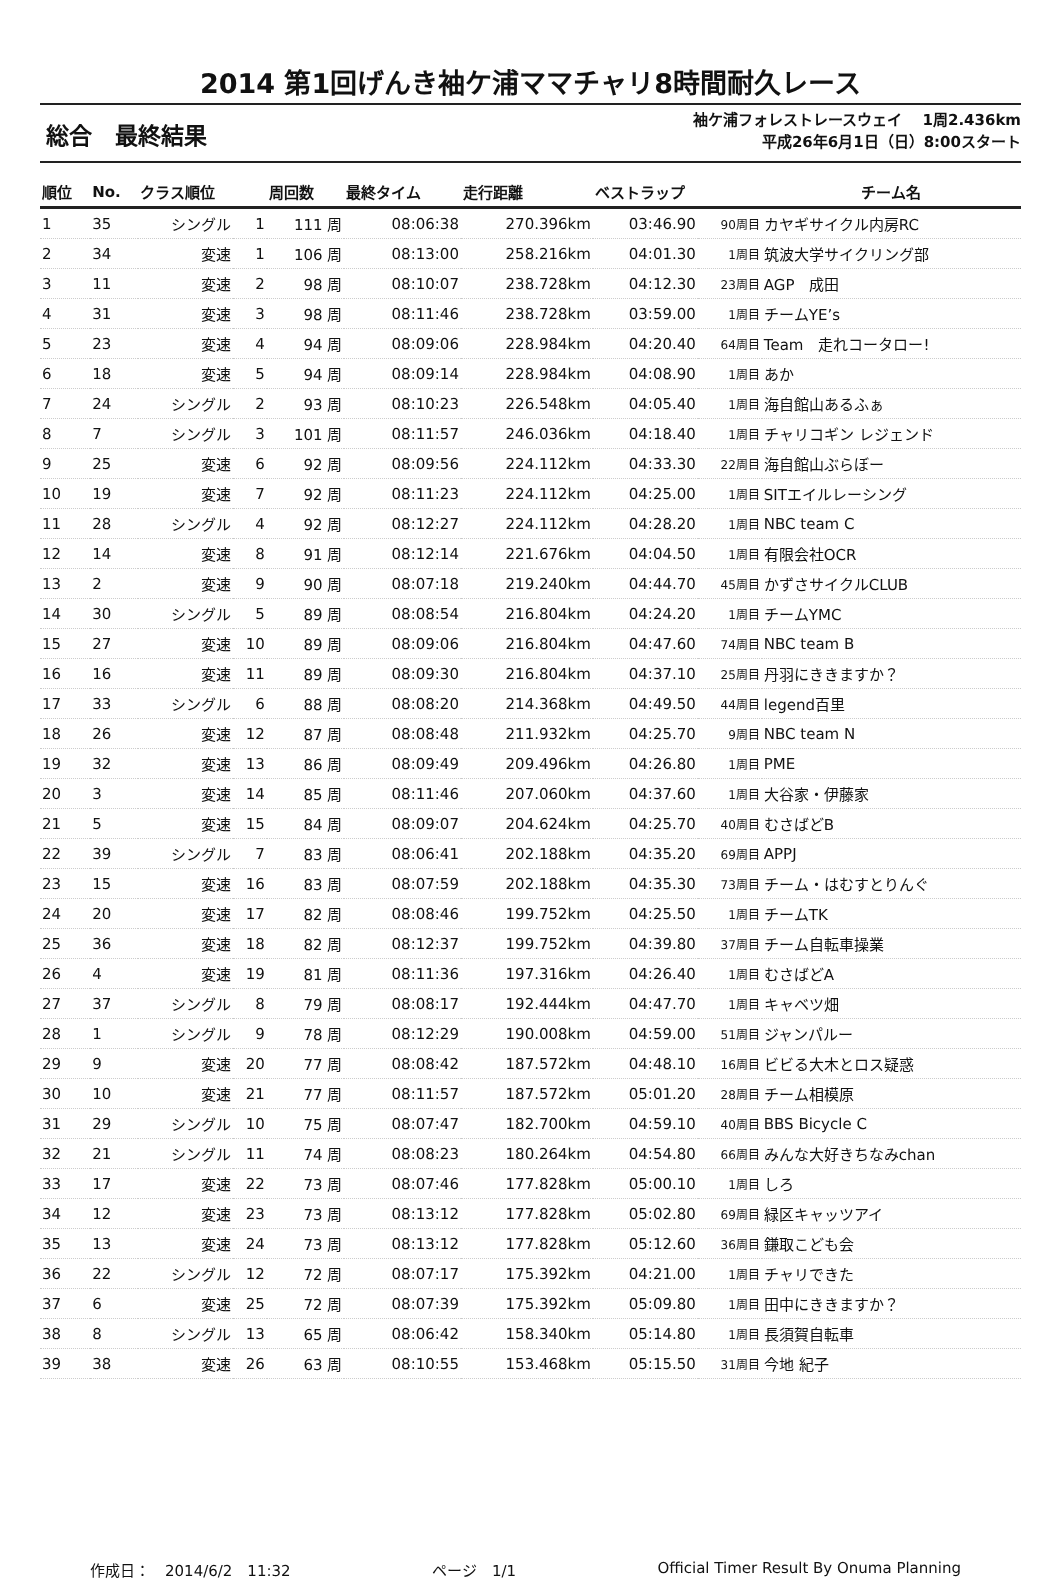2014 第1回げんき袖ケ浦ママチャリ8時間耐久レース
総合　最終結果
袖ケ浦フォレストレースウェイ　 1周2.436km
平成26年6月1日（日）8:00スタート
| 順位 | No. | クラス順位 | | 周回数 | 最終タイム | 走行距離 | ベストラップ | | チーム名 |
| --- | --- | --- | --- | --- | --- | --- | --- | --- | --- |
| 1 | 35 | シングル | 1 | 111 周 | 08:06:38 | 270.396km | 03:46.90 | 90周目 | カヤギサイクル内房RC |
| 2 | 34 | 変速 | 1 | 106 周 | 08:13:00 | 258.216km | 04:01.30 | 1周目 | 筑波大学サイクリング部 |
| 3 | 11 | 変速 | 2 | 98 周 | 08:10:07 | 238.728km | 04:12.30 | 23周目 | AGP 成田 |
| 4 | 31 | 変速 | 3 | 98 周 | 08:11:46 | 238.728km | 03:59.00 | 1周目 | チームYE’s |
| 5 | 23 | 変速 | 4 | 94 周 | 08:09:06 | 228.984km | 04:20.40 | 64周目 | Team 走れコータロー! |
| 6 | 18 | 変速 | 5 | 94 周 | 08:09:14 | 228.984km | 04:08.90 | 1周目 | あか |
| 7 | 24 | シングル | 2 | 93 周 | 08:10:23 | 226.548km | 04:05.40 | 1周目 | 海自館山あるふぁ |
| 8 | 7 | シングル | 3 | 101 周 | 08:11:57 | 246.036km | 04:18.40 | 1周目 | チャリコギン レジェンド |
| 9 | 25 | 変速 | 6 | 92 周 | 08:09:56 | 224.112km | 04:33.30 | 22周目 | 海自館山ぶらぼー |
| 10 | 19 | 変速 | 7 | 92 周 | 08:11:23 | 224.112km | 04:25.00 | 1周目 | SITエイルレーシング |
| 11 | 28 | シングル | 4 | 92 周 | 08:12:27 | 224.112km | 04:28.20 | 1周目 | NBC team C |
| 12 | 14 | 変速 | 8 | 91 周 | 08:12:14 | 221.676km | 04:04.50 | 1周目 | 有限会社OCR |
| 13 | 2 | 変速 | 9 | 90 周 | 08:07:18 | 219.240km | 04:44.70 | 45周目 | かずさサイクルCLUB |
| 14 | 30 | シングル | 5 | 89 周 | 08:08:54 | 216.804km | 04:24.20 | 1周目 | チームYMC |
| 15 | 27 | 変速 | 10 | 89 周 | 08:09:06 | 216.804km | 04:47.60 | 74周目 | NBC team B |
| 16 | 16 | 変速 | 11 | 89 周 | 08:09:30 | 216.804km | 04:37.10 | 25周目 | 丹羽にききますか？ |
| 17 | 33 | シングル | 6 | 88 周 | 08:08:20 | 214.368km | 04:49.50 | 44周目 | legend百里 |
| 18 | 26 | 変速 | 12 | 87 周 | 08:08:48 | 211.932km | 04:25.70 | 9周目 | NBC team N |
| 19 | 32 | 変速 | 13 | 86 周 | 08:09:49 | 209.496km | 04:26.80 | 1周目 | PME |
| 20 | 3 | 変速 | 14 | 85 周 | 08:11:46 | 207.060km | 04:37.60 | 1周目 | 大谷家・伊藤家 |
| 21 | 5 | 変速 | 15 | 84 周 | 08:09:07 | 204.624km | 04:25.70 | 40周目 | むさばどB |
| 22 | 39 | シングル | 7 | 83 周 | 08:06:41 | 202.188km | 04:35.20 | 69周目 | APPJ |
| 23 | 15 | 変速 | 16 | 83 周 | 08:07:59 | 202.188km | 04:35.30 | 73周目 | チーム・はむすとりんぐ |
| 24 | 20 | 変速 | 17 | 82 周 | 08:08:46 | 199.752km | 04:25.50 | 1周目 | チームTK |
| 25 | 36 | 変速 | 18 | 82 周 | 08:12:37 | 199.752km | 04:39.80 | 37周目 | チーム自転車操業 |
| 26 | 4 | 変速 | 19 | 81 周 | 08:11:36 | 197.316km | 04:26.40 | 1周目 | むさばどA |
| 27 | 37 | シングル | 8 | 79 周 | 08:08:17 | 192.444km | 04:47.70 | 1周目 | キャベツ畑 |
| 28 | 1 | シングル | 9 | 78 周 | 08:12:29 | 190.008km | 04:59.00 | 51周目 | ジャンパルー |
| 29 | 9 | 変速 | 20 | 77 周 | 08:08:42 | 187.572km | 04:48.10 | 16周目 | ビビる大木とロス疑惑 |
| 30 | 10 | 変速 | 21 | 77 周 | 08:11:57 | 187.572km | 05:01.20 | 28周目 | チーム相模原 |
| 31 | 29 | シングル | 10 | 75 周 | 08:07:47 | 182.700km | 04:59.10 | 40周目 | BBS Bicycle C |
| 32 | 21 | シングル | 11 | 74 周 | 08:08:23 | 180.264km | 04:54.80 | 66周目 | みんな大好きちなみchan |
| 33 | 17 | 変速 | 22 | 73 周 | 08:07:46 | 177.828km | 05:00.10 | 1周目 | しろ |
| 34 | 12 | 変速 | 23 | 73 周 | 08:13:12 | 177.828km | 05:02.80 | 69周目 | 緑区キャッツアイ |
| 35 | 13 | 変速 | 24 | 73 周 | 08:13:12 | 177.828km | 05:12.60 | 36周目 | 鎌取こども会 |
| 36 | 22 | シングル | 12 | 72 周 | 08:07:17 | 175.392km | 04:21.00 | 1周目 | チャリできた |
| 37 | 6 | 変速 | 25 | 72 周 | 08:07:39 | 175.392km | 05:09.80 | 1周目 | 田中にききますか？ |
| 38 | 8 | シングル | 13 | 65 周 | 08:06:42 | 158.340km | 05:14.80 | 1周目 | 長須賀自転車 |
| 39 | 38 | 変速 | 26 | 63 周 | 08:10:55 | 153.468km | 05:15.50 | 31周目 | 今地 紀子 |
作成日：　2014/6/2　11:32 ページ　1/1 Official Timer Result By Onuma Planning